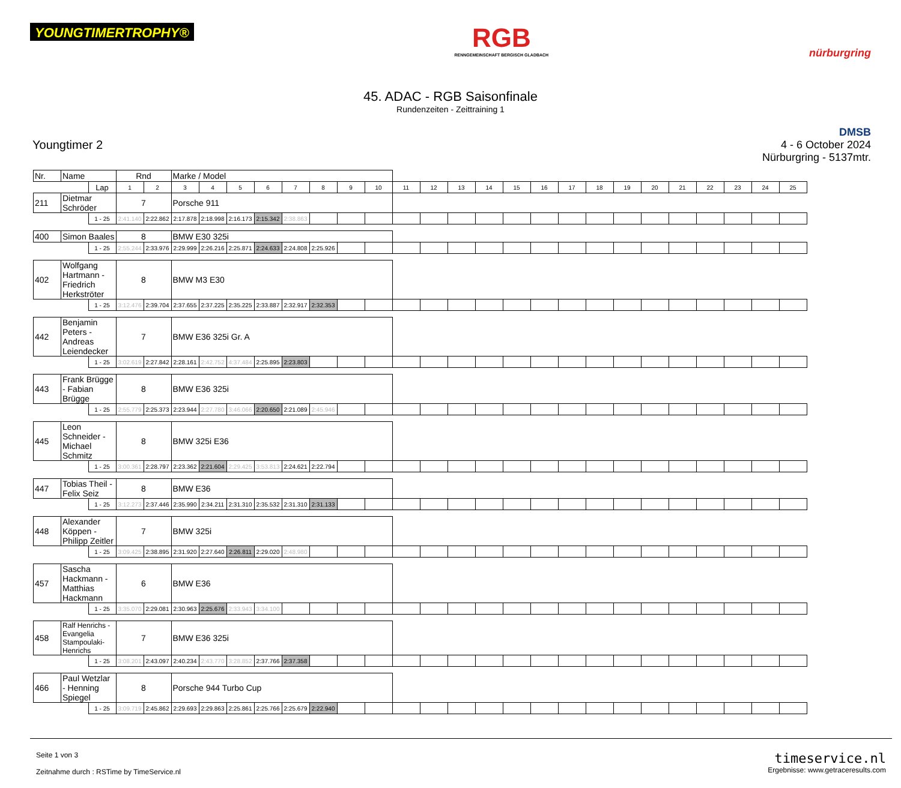YOUNGTIMERTROPHY®
RGB
RENNGEMEINSCHAFT BERGISCH GLADBACH
nürburgring
45. ADAC - RGB Saisonfinale
Rundenzeiten - Zeittraining 1
Youngtimer 2
DMSB
4 - 6 October 2024
Nürburgring - 5137mtr.
| Nr. | Name | | Rnd | | Marke / Model | | | | | | | | | | | | | | | | | | | | | | |
| | | Lap | 1 | 2 | 3 | 4 | 5 | 6 | 7 | 8 | 9 | 10 | 11 | 12 | 13 | 14 | 15 | 16 | 17 | 18 | 19 | 20 | 21 | 22 | 23 | 24 | 25 |
| 211 | Dietmar Schröder | | 7 | | Porsche 911 | | | | | | | | | | | | | | | | | | | | | | |
| | | 1 - 25 | 2:41.140 | 2:22.862 | 2:17.878 | 2:18.998 | 2:16.173 | 2:15.342 | 2:38.863 | | | | | | | | | | | | | | | | | | |
| 400 | Simon Baales | | 8 | | BMW E30 325i | | | | | | | | | | | | | | | | | | | | | | |
| | | 1 - 25 | 2:55.244 | 2:33.976 | 2:29.999 | 2:26.216 | 2:25.871 | 2:24.633 | 2:24.808 | 2:25.926 | | | | | | | | | | | | | | | | | |
| 402 | Wolfgang Hartmann - Friedrich Herkströter | | 8 | | BMW M3 E30 | | | | | | | | | | | | | | | | | | | | | | |
| | | 1 - 25 | 3:12.476 | 2:39.704 | 2:37.655 | 2:37.225 | 2:35.225 | 2:33.887 | 2:32.917 | 2:32.353 | | | | | | | | | | | | | | | | | |
| 442 | Benjamin Peters - Andreas Leiendecker | | 7 | | BMW E36 325i Gr. A | | | | | | | | | | | | | | | | | | | | | | |
| | | 1 - 25 | 3:02.619 | 2:27.842 | 2:28.161 | 2:42.752 | 4:37.484 | 2:25.895 | 2:23.803 | | | | | | | | | | | | | | | | | | |
| 443 | Frank Brügge - Fabian Brügge | | 8 | | BMW E36 325i | | | | | | | | | | | | | | | | | | | | | | |
| | | 1 - 25 | 2:55.779 | 2:25.373 | 2:23.944 | 2:27.780 | 3:46.066 | 2:20.650 | 2:21.089 | 2:45.946 | | | | | | | | | | | | | | | | | |
| 445 | Leon Schneider - Michael Schmitz | | 8 | | BMW 325i E36 | | | | | | | | | | | | | | | | | | | | | | |
| | | 1 - 25 | 3:00.361 | 2:28.797 | 2:23.362 | 2:21.604 | 2:29.425 | 3:53.813 | 2:24.621 | 2:22.794 | | | | | | | | | | | | | | | | | |
| 447 | Tobias Theil - Felix Seiz | | 8 | | BMW E36 | | | | | | | | | | | | | | | | | | | | | | |
| | | 1 - 25 | 3:12.273 | 2:37.446 | 2:35.990 | 2:34.211 | 2:31.310 | 2:35.532 | 2:31.310 | 2:31.133 | | | | | | | | | | | | | | | | | |
| 448 | Alexander Köppen - Philipp Zeitler | | 7 | | BMW 325i | | | | | | | | | | | | | | | | | | | | | | |
| | | 1 - 25 | 3:09.425 | 2:38.895 | 2:31.920 | 2:27.640 | 2:26.811 | 2:29.020 | 2:48.980 | | | | | | | | | | | | | | | | | | |
| 457 | Sascha Hackmann - Matthias Hackmann | | 6 | | BMW E36 | | | | | | | | | | | | | | | | | | | | | | |
| | | 1 - 25 | 3:35.070 | 2:29.081 | 2:30.963 | 2:25.676 | 2:33.943 | 3:34.100 | | | | | | | | | | | | | | | | | | | |
| 458 | Ralf Henrichs - Evangelia Stampoulaki- Henrichs | | 7 | | BMW E36 325i | | | | | | | | | | | | | | | | | | | | | | |
| | | 1 - 25 | 3:08.201 | 2:43.097 | 2:40.234 | 2:43.770 | 3:28.852 | 2:37.766 | 2:37.358 | | | | | | | | | | | | | | | | | | |
| 466 | Paul Wetzlar - Henning Spiegel | | 8 | | Porsche 944 Turbo Cup | | | | | | | | | | | | | | | | | | | | | | |
| | | 1 - 25 | 3:09.719 | 2:45.862 | 2:29.693 | 2:29.863 | 2:25.861 | 2:25.766 | 2:25.679 | 2:22.940 | | | | | | | | | | | | | | | | | |
Seite 1 von 3
Zeitnahme durch : RSTime by TimeService.nl
timeservice.nl
Ergebnisse: www.getraceresults.com